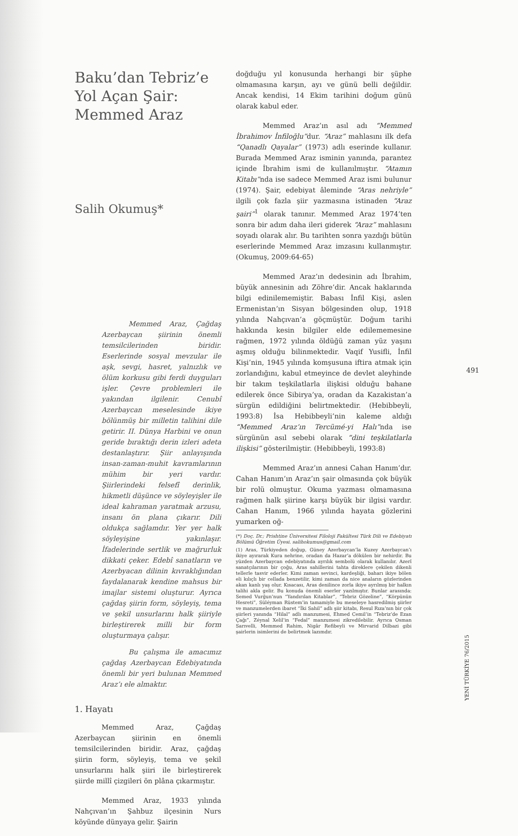Baku’dan Tebriz’e Yol Açan Şair: Memmed Araz
Salih Okumuş*
Memmed Araz, Çağdaş Azerbaycan şiirinin önemli temsilcilerinden biridir. Eserlerinde sosyal mevzular ile aşk, sevgi, hasret, yalnızlık ve ölüm korkusu gibi ferdi duyguları işler. Çevre problemleri ile yakından ilgilenir. Cenubî Azerbaycan meselesinde ikiye bölünmüş bir milletin talihini dile getirir. II. Dünya Harbini ve onun geride bıraktığı derin izleri adeta destanlaştırır. Şiir anlayışında insan-zaman-muhit kavramlarının mühim bir yeri vardır. Şiirlerindeki felsefî derinlik, hikmetli düşünce ve söyleyişler ile ideal kahraman yaratmak arzusu, insanı ön plana çıkarır. Dili oldukça sağlamdır. Yer yer halk söyleyişine yakınlaşır. İfadelerinde sertlik ve mağrurluk dikkati çeker. Edebî sanatların ve Azerbyacan dilinin kıvraklığından faydalanarak kendine mahsus bir imajlar sistemi oluşturur. Ayrıca çağdaş şiirin form, söyleyiş, tema ve şekil unsurlarını halk şiiriyle birleştirerek milli bir form oluşturmaya çalışır.
Bu çalışma ile amacımız çağdaş Azerbaycan Edebiyatında önemli bir yeri bulunan Memmed Araz’ı ele almaktır.
1. Hayatı
Memmed Araz, Çağdaş Azerbaycan şiirinin en önemli temsilcilerinden biridir. Araz, çağdaş şiirin form, söyleyiş, tema ve şekil unsurlarını halk şiiri ile birleştirerek şiirde millî çizgileri ön plâna çıkarmıştır.
Memmed Araz, 1933 yılında Nahçıvan’ın Şahbuz ilçesinin Nurs köyünde dünyaya gelir. Şairin
doğduğu yıl konusunda herhangi bir şüphe olmamasına karşın, ayı ve günü belli değildir. Ancak kendisi, 14 Ekim tarihini doğum günü olarak kabul eder.
Memmed Araz’ın asıl adı “Memmed İbrahimov İnfiloğlu”dur. “Araz” mahlasını ilk defa “Qanadlı Qayalar” (1973) adlı eserinde kullanır. Burada Memmed Araz isminin yanında, parantez içinde İbrahim ismi de kullanılmıştır. “Atamın Kitabı”nda ise sadece Memmed Araz ismi bulunur (1974). Şair, edebiyat âleminde “Aras nehriyle” ilgili çok fazla şiir yazmasına istinaden “Araz şairi”<sup>1</sup> olarak tanınır. Memmed Araz 1974’ten sonra bir adım daha ileri giderek “Araz” mahlasını soyadı olarak alır. Bu tarihten sonra yazdığı bütün eserlerinde Memmed Araz imzasını kullanmıştır. (Okumuş, 2009:64-65)
Memmed Araz’ın dedesinin adı İbrahim, büyük annesinin adı Zöhre’dir. Ancak haklarında bilgi edinilememiştir. Babası İnfil Kişi, aslen Ermenistan’ın Sisyan bölgesinden olup, 1918 yılında Nahçıvan’a göçmüştür. Doğum tarihi hakkında kesin bilgiler elde edilememesine rağmen, 1972 yılında öldüğü zaman yüz yaşını aşmış olduğu bilinmektedir. Vaqif Yusifli, İnfil Kişi’nin, 1945 yılında komşusuna iftira atmak için zorlandığını, kabul etmeyince de devlet aleyhinde bir takım teşkilatlarla ilişkisi olduğu bahane edilerek önce Sibirya’ya, oradan da Kazakistan’a sürgün edildiğini belirtmektedir. (Hebibbeyli, 1993:8) İsa Hebibbeyli’nin kaleme aldığı “Memmed Araz’ın Tercümé-yi Halı”nda ise sürgünün asıl sebebi olarak “dini teşkilatlarla ilişkisi” gösterilmiştir. (Hebibbeyli, 1993:8)
Memmed Araz’ın annesi Cahan Hanım’dır. Cahan Hanım’ın Araz’ın şair olmasında çok büyük bir rolü olmuştur. Okuma yazması olmamasına rağmen halk şiirine karşı büyük bir ilgisi vardır. Cahan Hanım, 1966 yılında hayata gözlerini yumarken oğ-
(*) Doç. Dr.; Prishtine Üniversitesi Filoloji Fakültesi Türk Dili ve Edebiyatı Bölümü Öğretim Üyesi. salihokumus@gmail.com
(1) Aras, Türkiyeden doğup, Güney Azerbaycan’la Kuzey Azerbaycan’ı ikiye ayırarak Kura nehrine, oradan da Hazar’a dökülen bir nehirdir. Bu yüzden Azerbaycan edebiyatında ayrılık sembolü olarak kullanılır. Azerî sanatçılarının bir çoğu, Aras sahillerini tahta direklere çekilen dikenli tellerle tasvir ederler. Kimi zaman sevinci, kardeşliği, baharı ikiye bölen eli kılıçlı bir cellada benzetilir, kimi zaman da nice anaların gözlerinden akan kanlı yaş olur. Kısacası, Aras denilince zorla ikiye ayrılmış bir halkın talihi akla gelir. Bu konuda önemli eserler yazılmıştır. Bunlar arasında: Semed Vurğun’nun “Yandırılan Kitablar”, “Tebriz Gözeline”, “Körpünün Hesreti”, Süléyman Rüstem’in tamamiyle bu meseleye hasredilmiş şiirler ve manzumelerden ibaret “İki Sahil” adlı şiir kitabı, Resul Rıza’nın bir çok şiirleri yanında “Hilal” adlı manzumesi, Ehmed Cemil’in “Tebriz’de Ezan Çağı”, Zéynal Xelil’in “Fedaî” manzumesi zikredilebilir. Ayrıca Osman Sarıvelli, Memmed Rahim, Nigâr Refibeyli ve Mirvarid Dilbazi gibi şairlerin isimlerini de belirtmek lazımdır.
491
YENİ TÜRKİYE 76/2015